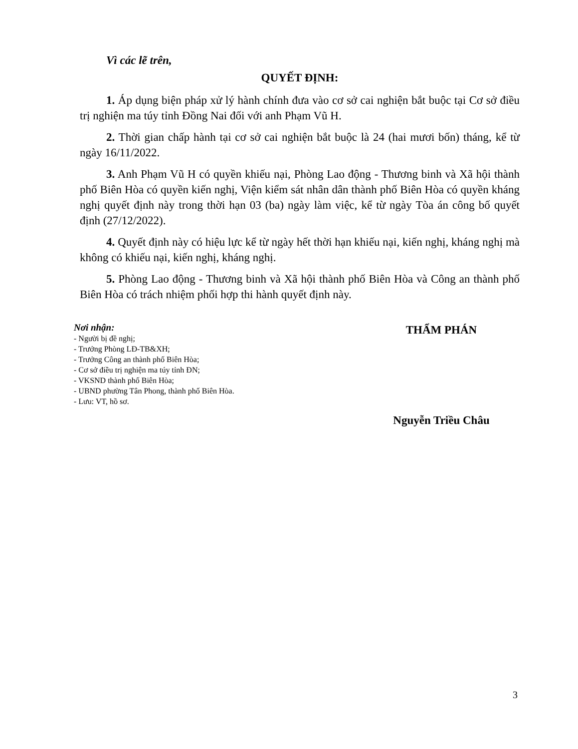Vì các lẽ trên,
QUYẾT ĐỊNH:
1. Áp dụng biện pháp xử lý hành chính đưa vào cơ sở cai nghiện bắt buộc tại Cơ sở điều trị nghiện ma túy tỉnh Đồng Nai đối với anh Phạm Vũ H.
2. Thời gian chấp hành tại cơ sở cai nghiện bắt buộc là 24 (hai mươi bốn) tháng, kể từ ngày 16/11/2022.
3. Anh Phạm Vũ H có quyền khiếu nại, Phòng Lao động - Thương binh và Xã hội thành phố Biên Hòa có quyền kiến nghị, Viện kiểm sát nhân dân thành phố Biên Hòa có quyền kháng nghị quyết định này trong thời hạn 03 (ba) ngày làm việc, kể từ ngày Tòa án công bố quyết định (27/12/2022).
4. Quyết định này có hiệu lực kể từ ngày hết thời hạn khiếu nại, kiến nghị, kháng nghị mà không có khiếu nại, kiến nghị, kháng nghị.
5. Phòng Lao động - Thương binh và Xã hội thành phố Biên Hòa và Công an thành phố Biên Hòa có trách nhiệm phối hợp thi hành quyết định này.
Nơi nhận:
- Người bị đề nghị;
- Trưởng Phòng LĐ-TB&XH;
- Trưởng Công an thành phố Biên Hòa;
- Cơ sở điều trị nghiện ma túy tỉnh ĐN;
- VKSND thành phố Biên Hòa;
- UBND phường Tân Phong, thành phố Biên Hòa.
- Lưu: VT, hồ sơ.
THẨM PHÁN
Nguyễn Triều Châu
3